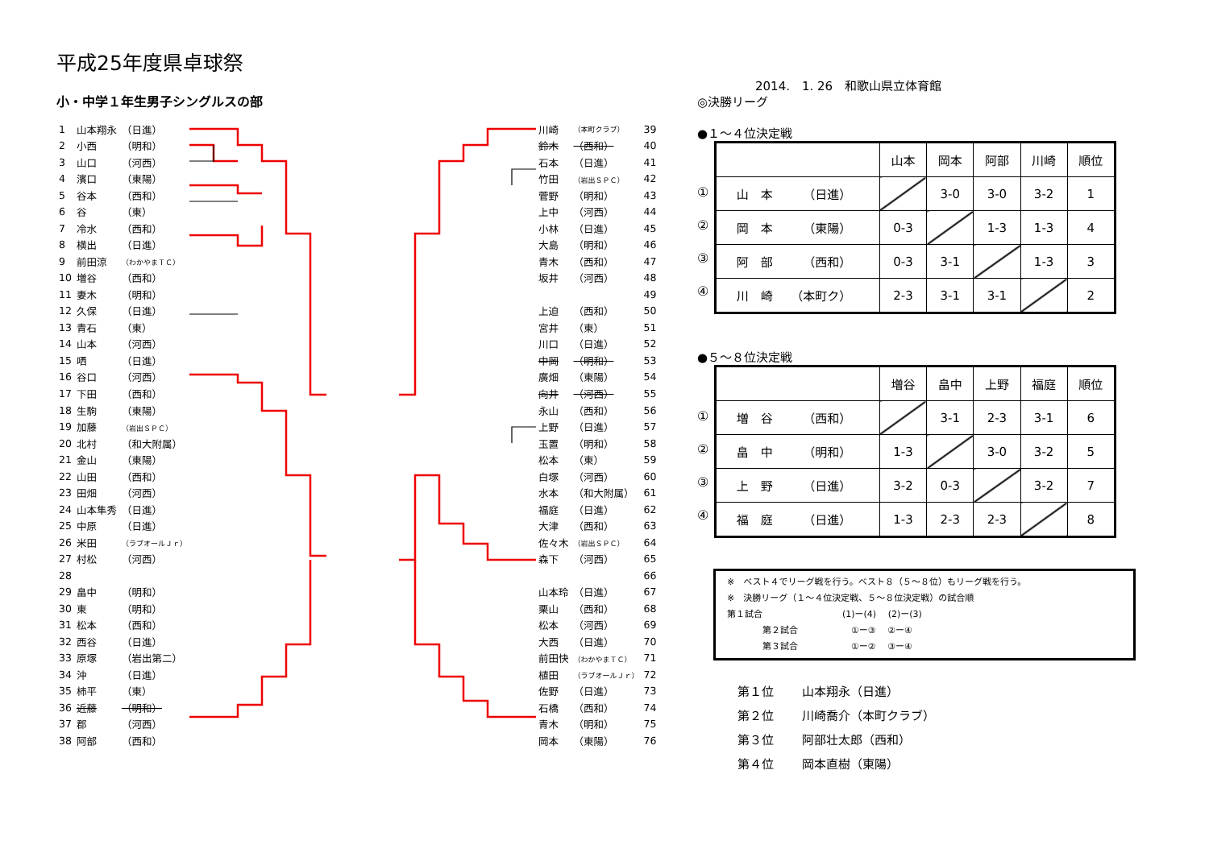平成25年度県卓球祭
小・中学１年生男子シングルスの部
2014.　1. 26　和歌山県立体育館
| 1 | 山本翔永 | （日進） |
| 2 | 小西 | （明和） |
| 3 | 山口 | （河西） |
| 4 | 濱口 | （東陽） |
| 5 | 谷本 | （西和） |
| 6 | 谷 | （東） |
| 7 | 冷水 | （西和） |
| 8 | 横出 | （日進） |
| 9 | 前田涼 | （わかやまＴＣ） |
| 10 | 増谷 | （西和） |
| 11 | 妻木 | （明和） |
| 12 | 久保 | （日進） |
| 13 | 青石 | （東） |
| 14 | 山本 | （河西） |
| 15 | 哂 | （日進） |
| 16 | 谷口 | （河西） |
| 17 | 下田 | （西和） |
| 18 | 生駒 | （東陽） |
| 19 | 加藤 | （岩出ＳＰＣ） |
| 20 | 北村 | （和大附属） |
| 21 | 金山 | （東陽） |
| 22 | 山田 | （西和） |
| 23 | 田畑 | （河西） |
| 24 | 山本隼秀 | （日進） |
| 25 | 中原 | （日進） |
| 26 | 米田 | （ラブオールＪｒ） |
| 27 | 村松 | （河西） |
| 28 | | |
| 29 | 畠中 | （明和） |
| 30 | 東 | （明和） |
| 31 | 松本 | （西和） |
| 32 | 西谷 | （日進） |
| 33 | 原塚 | （岩出第二） |
| 34 | 沖 | （日進） |
| 35 | 柿平 | （東） |
| 36 | 近藤 | （明和） |
| 37 | 郡 | （河西） |
| 38 | 阿部 | （西和） |
| 川崎 | （本町クラブ） | 39 |
| 鈴木 | （西和） | 40 |
| 石本 | （日進） | 41 |
| 竹田 | （岩出ＳＰＣ） | 42 |
| 菅野 | （明和） | 43 |
| 上中 | （河西） | 44 |
| 小林 | （日進） | 45 |
| 大島 | （明和） | 46 |
| 青木 | （西和） | 47 |
| 坂井 | （河西） | 48 |
| | | 49 |
| 上迫 | （西和） | 50 |
| 宮井 | （東） | 51 |
| 川口 | （日進） | 52 |
| 中岡 | （明和） | 53 |
| 廣畑 | （東陽） | 54 |
| 向井 | （河西） | 55 |
| 永山 | （西和） | 56 |
| 上野 | （日進） | 57 |
| 玉置 | （明和） | 58 |
| 松本 | （東） | 59 |
| 白塚 | （河西） | 60 |
| 水本 | （和大附属） | 61 |
| 福庭 | （日進） | 62 |
| 大津 | （西和） | 63 |
| 佐々木 | （岩出ＳＰＣ） | 64 |
| 森下 | （河西） | 65 |
| | | 66 |
| 山本玲 | （日進） | 67 |
| 栗山 | （西和） | 68 |
| 松本 | （河西） | 69 |
| 大西 | （日進） | 70 |
| 前田快 | （わかやまＴＣ） | 71 |
| 植田 | （ラブオールＪｒ） | 72 |
| 佐野 | （日進） | 73 |
| 石橋 | （西和） | 74 |
| 青木 | （明和） | 75 |
| 岡本 | （東陽） | 76 |
◎決勝リーグ
●１～４位決定戦
①
②
③
④
| | 山本 | 岡本 | 阿部 | 川崎 | 順位 |
| --- | --- | --- | --- | --- | --- |
| 山 本 （日進） | | 3-0 | 3-0 | 3-2 | 1 |
| 岡 本 （東陽） | 0-3 | | 1-3 | 1-3 | 4 |
| 阿 部 （西和） | 0-3 | 3-1 | | 1-3 | 3 |
| 川 崎 （本町ク） | 2-3 | 3-1 | 3-1 | | 2 |
●５～８位決定戦
①
②
③
④
| | 増谷 | 畠中 | 上野 | 福庭 | 順位 |
| --- | --- | --- | --- | --- | --- |
| 増 谷 （西和） | | 3-1 | 2-3 | 3-1 | 6 |
| 畠 中 （明和） | 1-3 | | 3-0 | 3-2 | 5 |
| 上 野 （日進） | 3-2 | 0-3 | | 3-2 | 7 |
| 福 庭 （日進） | 1-3 | 2-3 | 2-3 | | 8 |
※　ベスト４でリーグ戦を行う。ベスト８（５～８位）もリーグ戦を行う。
※　決勝リーグ（１～４位決定戦、５～８位決定戦）の試合順
第１試合　　　　　　　　　(1)ー(4)　 (2)ー(3)
　　　　第２試合　　　　　　①ー③　 ②ー④
　　　　第３試合　　　　　　①ー②　 ③ー④
第１位 山本翔永（日進）
第２位 川崎喬介（本町クラブ）
第３位 阿部壮太郎（西和）
第４位 岡本直樹（東陽）